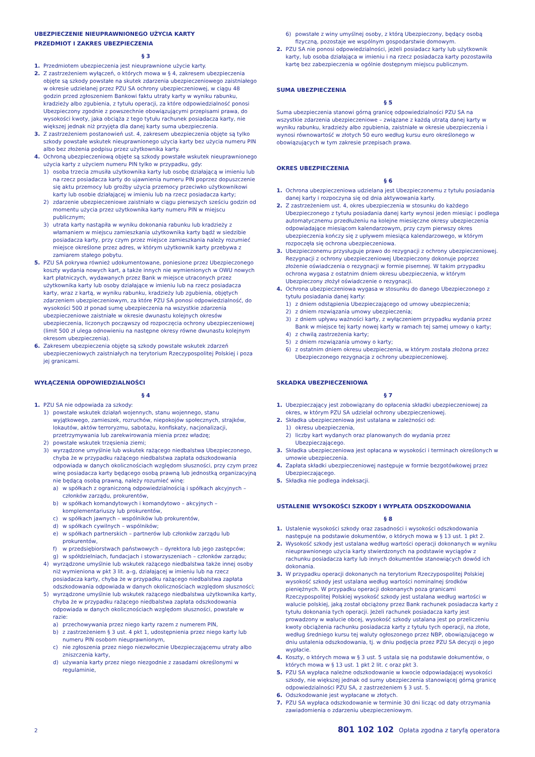UBEZPIECZENIE NIEUPRAWNIONEGO UŻYCIA KARTY
PRZEDMIOT I ZAKRES UBEZPIECZENIA
§ 3
1. Przedmiotem ubezpieczenia jest nieuprawnione użycie karty.
2. Z zastrzeżeniem wyłączeń, o których mowa w § 4, zakresem ubezpieczenia objęte są szkody powstałe na skutek zdarzenia ubezpieczeniowego zaistniałego w okresie udzielanej przez PZU SA ochrony ubezpieczeniowej, w ciągu 48 godzin przed zgłoszeniem Bankowi faktu utraty karty w wyniku rabunku, kradzieży albo zgubienia, z tytułu operacji, za które odpowiedzialność ponosi Ubezpieczony zgodnie z powszechnie obowiązującymi przepisami prawa, do wysokości kwoty, jaka obciąża z tego tytułu rachunek posiadacza karty, nie większej jednak niż przyjęta dla danej karty suma ubezpieczenia.
3. Z zastrzeżeniem postanowień ust. 4, zakresem ubezpieczenia objęte są tylko szkody powstałe wskutek nieuprawnionego użycia karty bez użycia numeru PIN albo bez złożenia podpisu przez użytkownika karty.
4. Ochroną ubezpieczeniową objęte są szkody powstałe wskutek nieuprawnionego użycia karty z użyciem numeru PIN tylko w przypadku, gdy:
1) osoba trzecia zmusiła użytkownika karty lub osobę działającą w imieniu lub na rzecz posiadacza karty do ujawnienia numeru PIN poprzez dopuszczenie się aktu przemocy lub groźby użycia przemocy przeciwko użytkownikowi karty lub osobie działającej w imieniu lub na rzecz posiadacza karty;
2) zdarzenie ubezpieczeniowe zaistniało w ciągu pierwszych sześciu godzin od momentu użycia przez użytkownika karty numeru PIN w miejscu publicznym;
3) utrata karty nastąpiła w wyniku dokonania rabunku lub kradzieży z włamaniem w miejscu zamieszkania użytkownika karty bądź w siedzibie posiadacza karty, przy czym przez miejsce zamieszkania należy rozumieć miejsce określone przez adres, w którym użytkownik karty przebywa z zamiarem stałego pobytu.
5. PZU SA pokrywa również udokumentowane, poniesione przez Ubezpieczonego koszty wydania nowych kart, a także innych nie wymienionych w OWU nowych kart płatniczych, wydawanych przez Bank w miejsce utraconych przez użytkownika karty lub osoby działające w imieniu lub na rzecz posiadacza karty, wraz z kartą, w wyniku rabunku, kradzieży lub zgubienia, objętych zdarzeniem ubezpieczeniowym, za które PZU SA ponosi odpowiedzialność, do wysokości 500 zł ponad sumę ubezpieczenia na wszystkie zdarzenia ubezpieczeniowe zaistniałe w okresie dwunastu kolejnych okresów ubezpieczenia, liczonych począwszy od rozpoczęcia ochrony ubezpieczeniowej (limit 500 zł ulega odnowieniu na następne okresy równe dwunastu kolejnym okresom ubezpieczenia).
6. Zakresem ubezpieczenia objęte są szkody powstałe wskutek zdarzeń ubezpieczeniowych zaistniałych na terytorium Rzeczypospolitej Polskiej i poza jej granicami.
WYŁĄCZENIA ODPOWIEDZIALNOŚCI
§ 4
1. PZU SA nie odpowiada za szkody:
1) powstałe wskutek działań wojennych, stanu wojennego, stanu wyjątkowego, zamieszek, rozruchów, niepokojów społecznych, strajków, lokautów, aktów terroryzmu, sabotażu, konfiskaty, nacjonalizacji, przetrzymywania lub zarekwirowania mienia przez władzę;
2) powstałe wskutek trzęsienia ziemi;
3) wyrządzone umyślnie lub wskutek rażącego niedbalstwa Ubezpieczonego, chyba że w przypadku rażącego niedbalstwa zapłata odszkodowania odpowiada w danych okolicznościach względom słuszności, przy czym przez winę posiadacza karty będącego osobą prawną lub jednostką organizacyjną nie będącą osobą prawną, należy rozumieć winę:
a) w spółkach z ograniczoną odpowiedzialnością i spółkach akcyjnych – członków zarządu, prokurentów,
b) w spółkach komandytowych i komandytowo – akcyjnych – komplementariuszy lub prokurentów,
c) w spółkach jawnych – wspólników lub prokurentów,
d) w spółkach cywilnych – wspólników;
e) w spółkach partnerskich – partnerów lub członków zarządu lub prokurentów,
f) w przedsiębiorstwach państwowych – dyrektora lub jego zastępców;
g) w spółdzielniach, fundacjach i stowarzyszeniach – członków zarządu;
4) wyrządzone umyślnie lub wskutek rażącego niedbalstwa także innej osoby niż wymieniona w pkt 3 lit. a–g, działającej w imieniu lub na rzecz posiadacza karty, chyba że w przypadku rażącego niedbalstwa zapłata odszkodowania odpowiada w danych okolicznościach względom słuszności;
5) wyrządzone umyślnie lub wskutek rażącego niedbalstwa użytkownika karty, chyba że w przypadku rażącego niedbalstwa zapłata odszkodowania odpowiada w danych okolicznościach względom słuszności, powstałe w razie:
a) przechowywania przez niego karty razem z numerem PIN,
b) z zastrzeżeniem § 3 ust. 4 pkt 1, udostępnienia przez niego karty lub numeru PIN osobom nieuprawnionym,
c) nie zgłoszenia przez niego niezwłocznie Ubezpieczającemu utraty albo zniszczenia karty,
d) używania karty przez niego niezgodnie z zasadami określonymi w regulaminie,
6) powstałe z winy umyślnej osoby, z którą Ubezpieczony, będący osobą fizyczną, pozostaje we wspólnym gospodarstwie domowym.
2. PZU SA nie ponosi odpowiedzialności, jeżeli posiadacz karty lub użytkownik karty, lub osoba działająca w imieniu i na rzecz posiadacza karty pozostawiła kartę bez zabezpieczenia w ogólnie dostępnym miejscu publicznym.
SUMA UBEZPIECZENIA
§ 5
Suma ubezpieczenia stanowi górną granicę odpowiedzialności PZU SA na wszystkie zdarzenia ubezpieczeniowe – związane z każdą utratą danej karty w wyniku rabunku, kradzieży albo zgubienia, zaistniałe w okresie ubezpieczenia i wynosi równowartość w złotych 50 euro według kursu euro określonego w obowiązujących w tym zakresie przepisach prawa.
OKRES UBEZPIECZENIA
§ 6
1. Ochrona ubezpieczeniowa udzielana jest Ubezpieczonemu z tytułu posiadania danej karty i rozpoczyna się od dnia aktywowania karty.
2. Z zastrzeżeniem ust. 4, okres ubezpieczenia w stosunku do każdego Ubezpieczonego z tytułu posiadania danej karty wynosi jeden miesiąc i podlega automatycznemu przedłużeniu na kolejne miesięczne okresy ubezpieczenia odpowiadające miesiącom kalendarzowym, przy czym pierwszy okres ubezpieczenia kończy się z upływem miesiąca kalendarzowego, w którym rozpoczęła się ochrona ubezpieczeniowa.
3. Ubezpieczonemu przysługuje prawo do rezygnacji z ochrony ubezpieczeniowej. Rezygnacji z ochrony ubezpieczeniowej Ubezpieczony dokonuje poprzez złożenie oświadczenia o rezygnacji w formie pisemnej. W takim przypadku ochrona wygasa z ostatnim dniem okresu ubezpieczenia, w którym Ubezpieczony złożył oświadczenie o rezygnacji.
4. Ochrona ubezpieczeniowa wygasa w stosunku do danego Ubezpieczonego z tytułu posiadania danej karty:
1) z dniem odstąpienia Ubezpieczającego od umowy ubezpieczenia;
2) z dniem rozwiązania umowy ubezpieczenia;
3) z dniem upływu ważności karty, z wyłączeniem przypadku wydania przez Bank w miejsce tej karty nowej karty w ramach tej samej umowy o karty;
4) z chwilą zastrzeżenia karty;
5) z dniem rozwiązania umowy o karty;
6) z ostatnim dniem okresu ubezpieczenia, w którym została złożona przez Ubezpieczonego rezygnacja z ochrony ubezpieczeniowej.
SKŁADKA UBEZPIECZENIOWA
§ 7
1. Ubezpieczający jest zobowiązany do opłacenia składki ubezpieczeniowej za okres, w którym PZU SA udzielał ochrony ubezpieczeniowej.
2. Składka ubezpieczeniowa jest ustalana w zależności od:
1) okresu ubezpieczenia,
2) liczby kart wydanych oraz planowanych do wydania przez Ubezpieczającego.
3. Składka ubezpieczeniowa jest opłacana w wysokości i terminach określonych w umowie ubezpieczenia.
4. Zapłata składki ubezpieczeniowej następuje w formie bezgotówkowej przez Ubezpieczającego.
5. Składka nie podlega indeksacji.
USTALENIE WYSOKOŚCI SZKODY I WYPŁATA ODSZKODOWANIA
§ 8
1. Ustalenie wysokości szkody oraz zasadności i wysokości odszkodowania następuje na podstawie dokumentów, o których mowa w § 13 ust. 1 pkt 2.
2. Wysokość szkody jest ustalana według wartości operacji dokonanych w wyniku nieuprawnionego użycia karty stwierdzonych na podstawie wyciągów z rachunku posiadacza karty lub innych dokumentów stanowiących dowód ich dokonania.
3. W przypadku operacji dokonanych na terytorium Rzeczypospolitej Polskiej wysokość szkody jest ustalana według wartości nominalnej środków pieniężnych. W przypadku operacji dokonanych poza granicami Rzeczypospolitej Polskiej wysokość szkody jest ustalana według wartości w walucie polskiej, jaką został obciążony przez Bank rachunek posiadacza karty z tytułu dokonania tych operacji. Jeżeli rachunek posiadacza karty jest prowadzony w walucie obcej, wysokość szkody ustalana jest po przeliczeniu kwoty obciążenia rachunku posiadacza karty z tytułu tych operacji, na złote, według średniego kursu tej waluty ogłoszonego przez NBP, obowiązującego w dniu ustalenia odszkodowania, tj. w dniu podjęcia przez PZU SA decyzji o jego wypłacie.
4. Koszty, o których mowa w § 3 ust. 5 ustala się na podstawie dokumentów, o których mowa w § 13 ust. 1 pkt 2 lit. c oraz pkt 3.
5. PZU SA wypłaca należne odszkodowanie w kwocie odpowiadającej wysokości szkody, nie większej jednak od sumy ubezpieczenia stanowiącej górną granicę odpowiedzialności PZU SA, z zastrzeżeniem § 3 ust. 5.
6. Odszkodowanie jest wypłacane w złotych.
7. PZU SA wypłaca odszkodowanie w terminie 30 dni licząc od daty otrzymania zawiadomienia o zdarzeniu ubezpieczeniowym.
2 801 102 102 Opłata zgodna z taryfą operatora